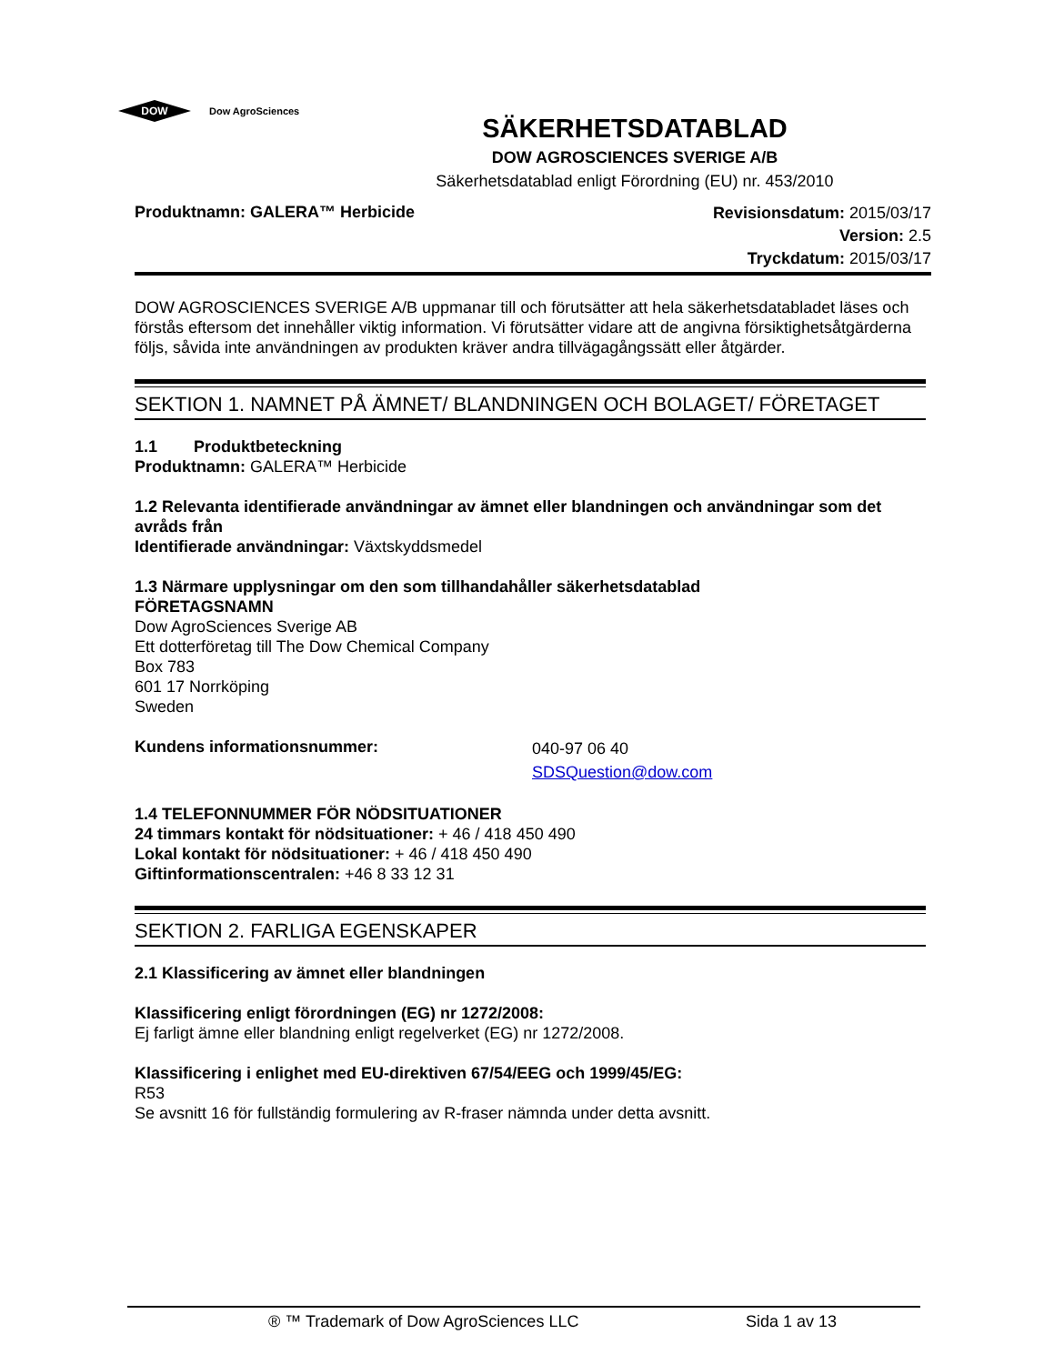DOW
Dow AgroSciences
SÄKERHETSDATABLAD
DOW AGROSCIENCES SVERIGE A/B
Säkerhetsdatablad enligt Förordning (EU) nr. 453/2010
Produktnamn: GALERA™ Herbicide
Revisionsdatum: 2015/03/17
Version: 2.5
Tryckdatum: 2015/03/17
DOW AGROSCIENCES SVERIGE A/B uppmanar till och förutsätter att hela säkerhetsdatabladet läses och förstås eftersom det innehåller viktig information. Vi förutsätter vidare att de angivna försiktighetsåtgärderna följs, såvida inte användningen av produkten kräver andra tillvägagångssätt eller åtgärder.
SEKTION 1. NAMNET PÅ ÄMNET/ BLANDNINGEN OCH BOLAGET/ FÖRETAGET
1.1 Produktbeteckning
Produktnamn: GALERA™ Herbicide
1.2 Relevanta identifierade användningar av ämnet eller blandningen och användningar som det avråds från
Identifierade användningar: Växtskyddsmedel
1.3 Närmare upplysningar om den som tillhandahåller säkerhetsdatablad
FÖRETAGSNAMN
Dow AgroSciences Sverige AB
Ett dotterföretag till The Dow Chemical Company
Box 783
601 17 Norrköping
Sweden
Kundens informationsnummer:
040-97 06 40
SDSQuestion@dow.com
1.4 TELEFONNUMMER FÖR NÖDSITUATIONER
24 timmars kontakt för nödsituationer: + 46 / 418 450 490
Lokal kontakt för nödsituationer: + 46 / 418 450 490
Giftinformationscentralen: +46 8 33 12 31
SEKTION 2. FARLIGA EGENSKAPER
2.1 Klassificering av ämnet eller blandningen
Klassificering enligt förordningen (EG) nr 1272/2008:
Ej farligt ämne eller blandning enligt regelverket (EG) nr 1272/2008.
Klassificering i enlighet med EU-direktiven 67/54/EEG och 1999/45/EG:
R53
Se avsnitt 16 för fullständig formulering av R-fraser nämnda under detta avsnitt.
® ™ Trademark of Dow AgroSciences LLC Sida 1 av 13